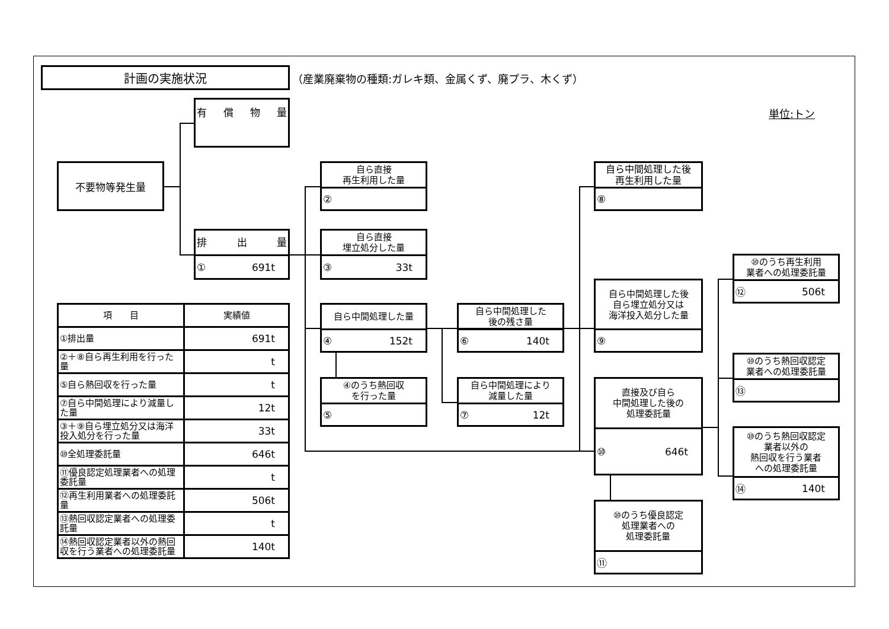計画の実施状況
（産業廃棄物の種類:ガレキ類、金属くず、廃プラ、木くず）
単位:トン
不要物等発生量
有償物量
排出量
① 691t
自ら直接
再生利用した量
②
自ら直接
埋立処分した量
③ 33t
自ら中間処理した量
④ 152t
④のうち熱回収
を行った量
⑤
自ら中間処理した
後の残さ量
⑥ 140t
自ら中間処理により
減量した量
⑦ 12t
自ら中間処理した後
再生利用した量
⑧
自ら中間処理した後
自ら埋立処分又は
海洋投入処分した量
⑨
直接及び自ら
中間処理した後の
処理委託量
⑩ 646t
⑩のうち優良認定
処理業者への
処理委託量
⑪
⑩のうち再生利用
業者への処理委託量
⑫ 506t
⑩のうち熱回収認定
業者への処理委託量
⑬
⑩のうち熱回収認定
業者以外の
熱回収を行う業者
への処理委託量
⑭ 140t
| 項 目 | 実績値 |
| --- | --- |
| ①排出量 | 691t |
| ②＋⑧自ら再生利用を行った量 | t |
| ⑤自ら熱回収を行った量 | t |
| ⑦自ら中間処理により減量した量 | 12t |
| ③＋⑨自ら埋立処分又は海洋投入処分を行った量 | 33t |
| ⑩全処理委託量 | 646t |
| ⑪優良認定処理業者への処理委託量 | t |
| ⑫再生利用業者への処理委託量 | 506t |
| ⑬熱回収認定業者への処理委託量 | t |
| ⑭熱回収認定業者以外の熱回収を行う業者への処理委託量 | 140t |